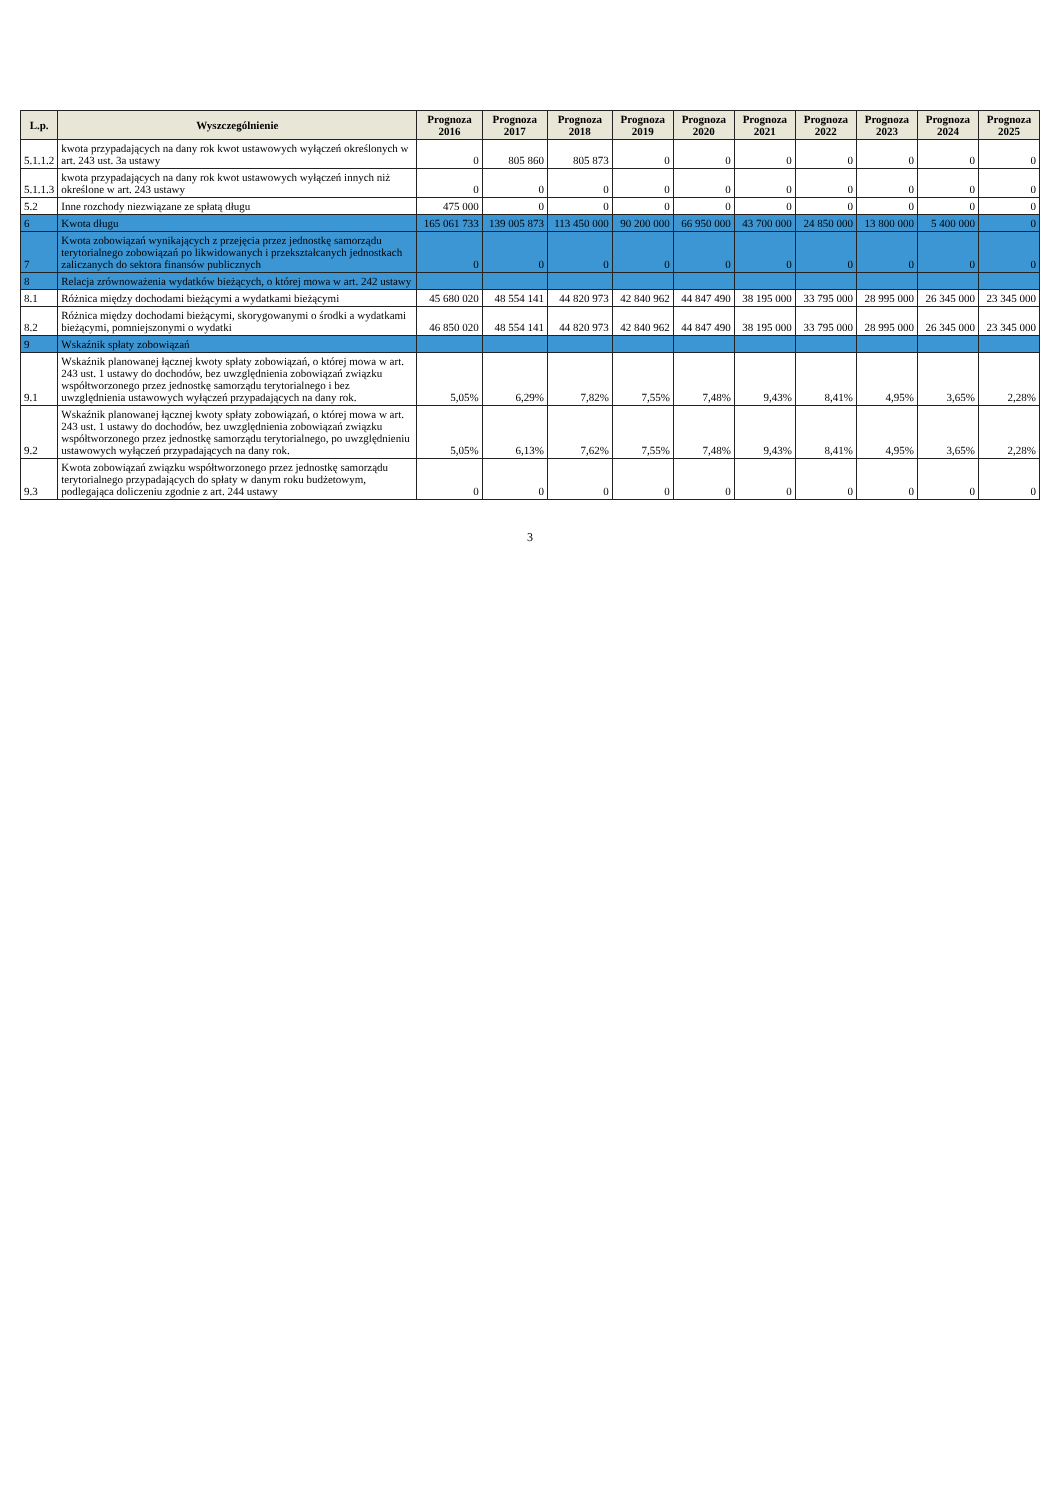| L.p. | Wyszczególnienie | Prognoza 2016 | Prognoza 2017 | Prognoza 2018 | Prognoza 2019 | Prognoza 2020 | Prognoza 2021 | Prognoza 2022 | Prognoza 2023 | Prognoza 2024 | Prognoza 2025 |
| --- | --- | --- | --- | --- | --- | --- | --- | --- | --- | --- | --- |
| 5.1.1.2 | kwota przypadających na dany rok kwot ustawowych wyłączeń określonych w art. 243 ust. 3a ustawy | 0 | 805 860 | 805 873 | 0 | 0 | 0 | 0 | 0 | 0 | 0 |
| 5.1.1.3 | kwota przypadających na dany rok kwot ustawowych wyłączeń innych niż określone w art. 243 ustawy | 0 | 0 | 0 | 0 | 0 | 0 | 0 | 0 | 0 | 0 |
| 5.2 | Inne rozchody niezwiązane ze spłatą długu | 475 000 | 0 | 0 | 0 | 0 | 0 | 0 | 0 | 0 | 0 |
| 6 | Kwota długu | 165 061 733 | 139 005 873 | 113 450 000 | 90 200 000 | 66 950 000 | 43 700 000 | 24 850 000 | 13 800 000 | 5 400 000 | 0 |
| 7 | Kwota zobowiązań wynikających z przejęcia przez jednostkę samorządu terytorialnego zobowiązań po likwidowanych i przekształcanych jednostkach zaliczanych do sektora finansów publicznych | 0 | 0 | 0 | 0 | 0 | 0 | 0 | 0 | 0 | 0 |
| 8 | Relacja zrównoważenia wydatków bieżących, o której mowa w art. 242 ustawy | | | | | | | | | | |
| 8.1 | Różnica między dochodami bieżącymi a wydatkami bieżącymi | 45 680 020 | 48 554 141 | 44 820 973 | 42 840 962 | 44 847 490 | 38 195 000 | 33 795 000 | 28 995 000 | 26 345 000 | 23 345 000 |
| 8.2 | Różnica między dochodami bieżącymi, skorygowanymi o środki a wydatkami bieżącymi, pomniejszonymi o wydatki | 46 850 020 | 48 554 141 | 44 820 973 | 42 840 962 | 44 847 490 | 38 195 000 | 33 795 000 | 28 995 000 | 26 345 000 | 23 345 000 |
| 9 | Wskaźnik spłaty zobowiązań | | | | | | | | | | |
| 9.1 | Wskaźnik planowanej łącznej kwoty spłaty zobowiązań, o której mowa w art. 243 ust. 1 ustawy do dochodów, bez uwzględnienia zobowiązań związku współtworzonego przez jednostkę samorządu terytorialnego i bez uwzględnienia ustawowych wyłączeń przypadających na dany rok. | 5,05% | 6,29% | 7,82% | 7,55% | 7,48% | 9,43% | 8,41% | 4,95% | 3,65% | 2,28% |
| 9.2 | Wskaźnik planowanej łącznej kwoty spłaty zobowiązań, o której mowa w art. 243 ust. 1 ustawy do dochodów, bez uwzględnienia zobowiązań związku współtworzonego przez jednostkę samorządu terytorialnego, po uwzględnieniu ustawowych wyłączeń przypadających na dany rok. | 5,05% | 6,13% | 7,62% | 7,55% | 7,48% | 9,43% | 8,41% | 4,95% | 3,65% | 2,28% |
| 9.3 | Kwota zobowiązań związku współtworzonego przez jednostkę samorządu terytorialnego przypadających do spłaty w danym roku budżetowym, podlegająca doliczeniu zgodnie z art. 244 ustawy | 0 | 0 | 0 | 0 | 0 | 0 | 0 | 0 | 0 | 0 |
3